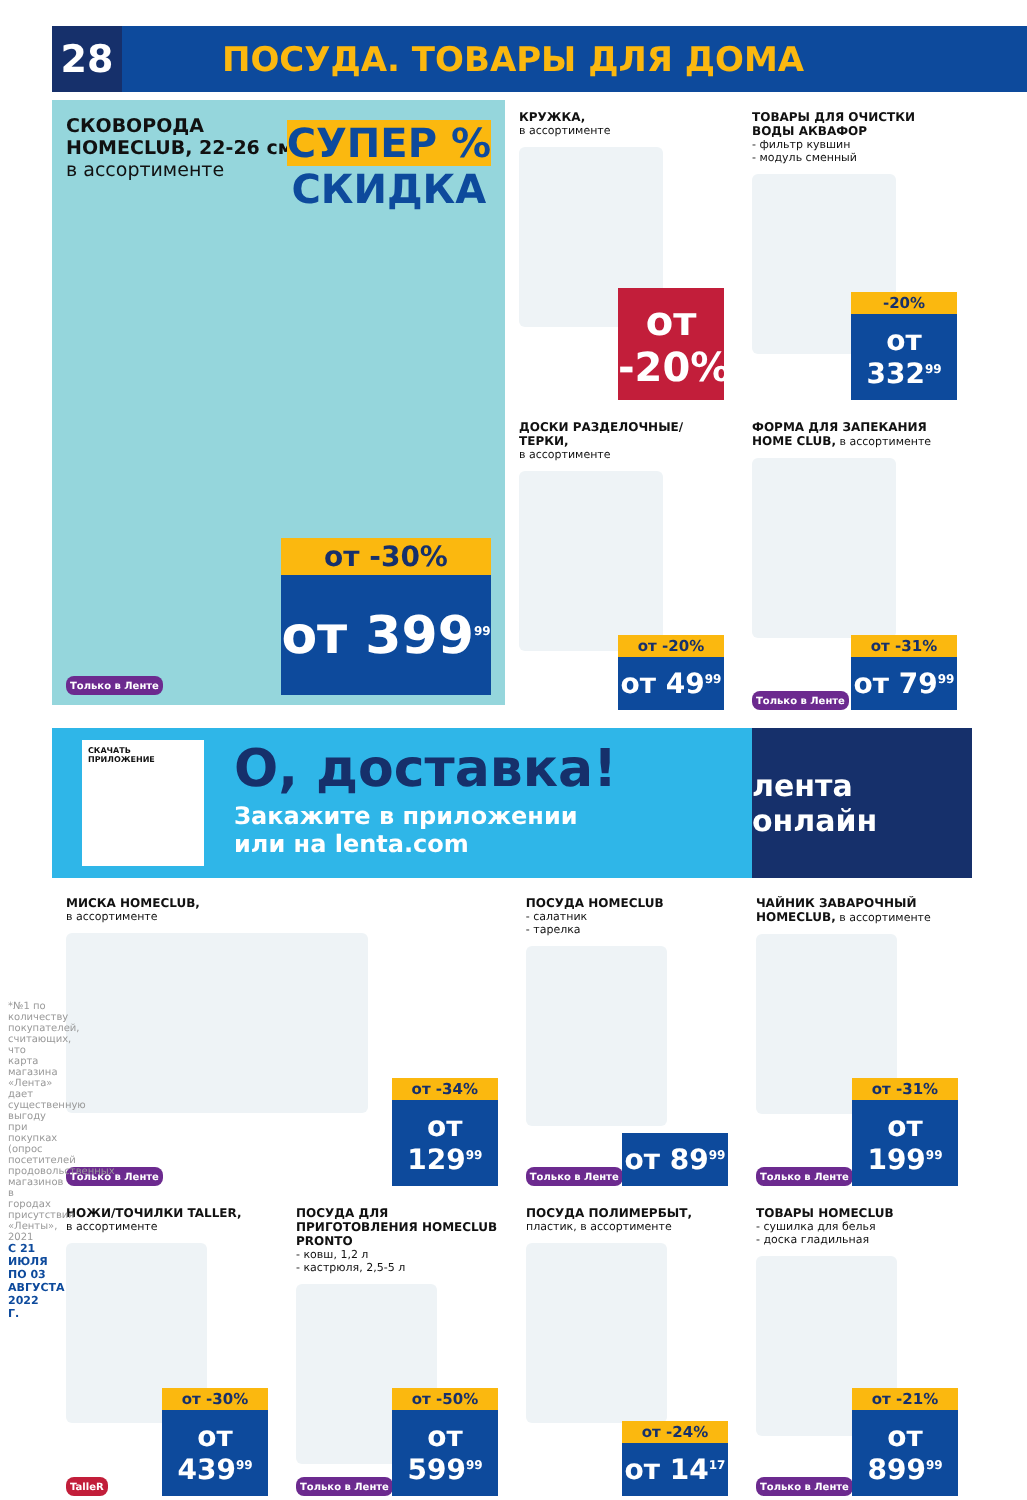28
ПОСУДА. ТОВАРЫ ДЛЯ ДОМА
СКОВОРОДА
HOMECLUB, 22-26 см,
в ассортименте
СУПЕР %
СКИДКА
от -30%
от 399<sup>99</sup>
Только в Ленте
КРУЖКА,
в ассортименте
от -20%
ТОВАРЫ ДЛЯ ОЧИСТКИ ВОДЫ АКВАФОР
- фильтр кувшин
- модуль сменный
-20%
от 332<sup>99</sup>
ДОСКИ РАЗДЕЛОЧНЫЕ/ТЕРКИ,
в ассортименте
от -20%
от 49<sup>99</sup>
ФОРМА ДЛЯ ЗАПЕКАНИЯ HOME CLUB, в ассортименте
Только в Ленте
от -31%
от 79<sup>99</sup>
СКАЧАТЬ ПРИЛОЖЕНИЕ
О, доставка!
Закажите в приложении
или на lenta.com
лента онлайн
МИСКА HOMECLUB,
в ассортименте
Только в Ленте
от -34%
от 129<sup>99</sup>
ПОСУДА HOMECLUB
- салатник
- тарелка
Только в Ленте от 89<sup>99</sup>
ЧАЙНИК ЗАВАРОЧНЫЙ HOMECLUB, в ассортименте
Только в Ленте
от -31%
от 199<sup>99</sup>
НОЖИ/ТОЧИЛКИ TALLER,
в ассортименте
TalleR
от -30%
от 439<sup>99</sup>
ПОСУДА ДЛЯ ПРИГОТОВЛЕНИЯ HOMECLUB PRONTO
- ковш, 1,2 л
- кастрюля, 2,5-5 л
Только в Ленте
от -50%
от 599<sup>99</sup>
ПОСУДА ПОЛИМЕРБЫТ, пластик, в ассортименте
от -24%
от 14<sup>17</sup>
ТОВАРЫ HOMECLUB
- сушилка для белья
- доска гладильная
Только в Ленте
от -21%
от 899<sup>99</sup>
*№1 по количеству покупателей, считающих, что карта магазина «Лента» дает существенную выгоду при покупках (опрос посетителей продовольственных магазинов в городах присутствия «Ленты», 2021
С 21 ИЮЛЯ ПО 03 АВГУСТА 2022 Г.